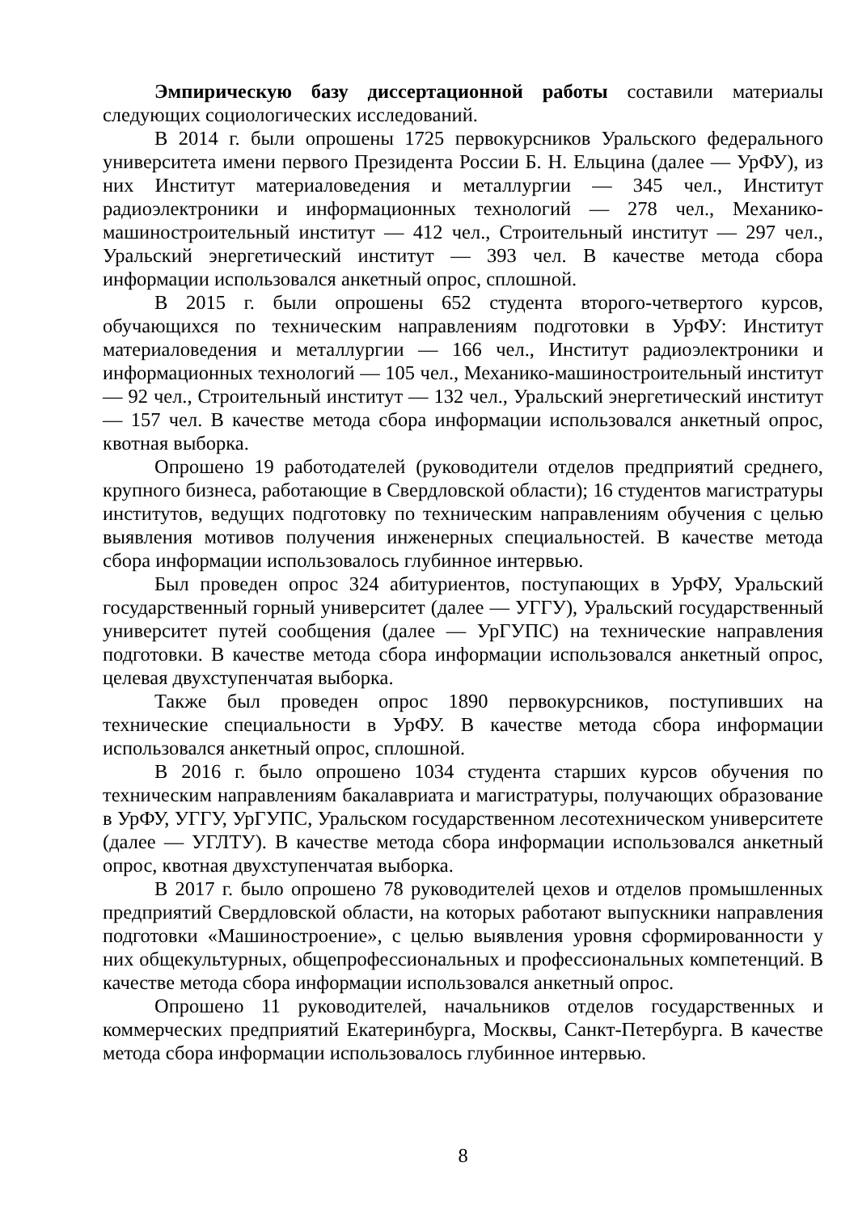Эмпирическую базу диссертационной работы составили материалы следующих социологических исследований.
В 2014 г. были опрошены 1725 первокурсников Уральского федерального университета имени первого Президента России Б. Н. Ельцина (далее — УрФУ), из них Институт материаловедения и металлургии — 345 чел., Институт радиоэлектроники и информационных технологий — 278 чел., Механико-машиностроительный институт — 412 чел., Строительный институт — 297 чел., Уральский энергетический институт — 393 чел. В качестве метода сбора информации использовался анкетный опрос, сплошной.
В 2015 г. были опрошены 652 студента второго-четвертого курсов, обучающихся по техническим направлениям подготовки в УрФУ: Институт материаловедения и металлургии — 166 чел., Институт радиоэлектроники и информационных технологий — 105 чел., Механико-машиностроительный институт — 92 чел., Строительный институт — 132 чел., Уральский энергетический институт — 157 чел. В качестве метода сбора информации использовался анкетный опрос, квотная выборка.
Опрошено 19 работодателей (руководители отделов предприятий среднего, крупного бизнеса, работающие в Свердловской области); 16 студентов магистратуры институтов, ведущих подготовку по техническим направлениям обучения с целью выявления мотивов получения инженерных специальностей. В качестве метода сбора информации использовалось глубинное интервью.
Был проведен опрос 324 абитуриентов, поступающих в УрФУ, Уральский государственный горный университет (далее — УГГУ), Уральский государственный университет путей сообщения (далее — УрГУПС) на технические направления подготовки. В качестве метода сбора информации использовался анкетный опрос, целевая двухступенчатая выборка.
Также был проведен опрос 1890 первокурсников, поступивших на технические специальности в УрФУ. В качестве метода сбора информации использовался анкетный опрос, сплошной.
В 2016 г. было опрошено 1034 студента старших курсов обучения по техническим направлениям бакалавриата и магистратуры, получающих образование в УрФУ, УГГУ, УрГУПС, Уральском государственном лесотехническом университете (далее — УГЛТУ). В качестве метода сбора информации использовался анкетный опрос, квотная двухступенчатая выборка.
В 2017 г. было опрошено 78 руководителей цехов и отделов промышленных предприятий Свердловской области, на которых работают выпускники направления подготовки «Машиностроение», с целью выявления уровня сформированности у них общекультурных, общепрофессиональных и профессиональных компетенций. В качестве метода сбора информации использовался анкетный опрос.
Опрошено 11 руководителей, начальников отделов государственных и коммерческих предприятий Екатеринбурга, Москвы, Санкт-Петербурга. В качестве метода сбора информации использовалось глубинное интервью.
8